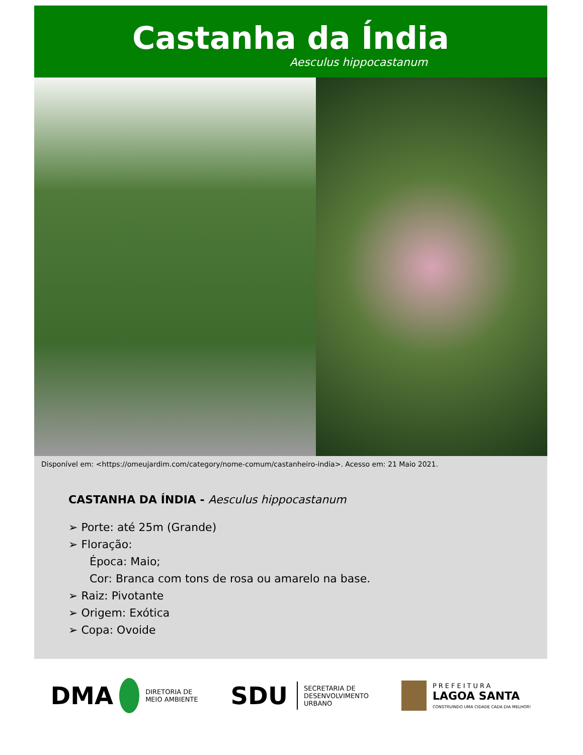Castanha da Índia
Aesculus hippocastanum
Disponível em: <https://omeujardim.com/category/nome-comum/castanheiro-india>. Acesso em: 21 Maio 2021.
CASTANHA DA ÍNDIA - Aesculus hippocastanum
➢ Porte: até 25m (Grande)
➢ Floração:
Época: Maio;
Cor: Branca com tons de rosa ou amarelo na base.
➢ Raiz: Pivotante
➢ Origem: Exótica
➢ Copa: Ovoide
DMA DIRETORIA DE
MEIO AMBIENTE
SDU SECRETARIA DE
DESENVOLVIMENTO
URBANO
PREFEITURA
LAGOA SANTA
CONSTRUINDO UMA CIDADE CADA DIA MELHOR!